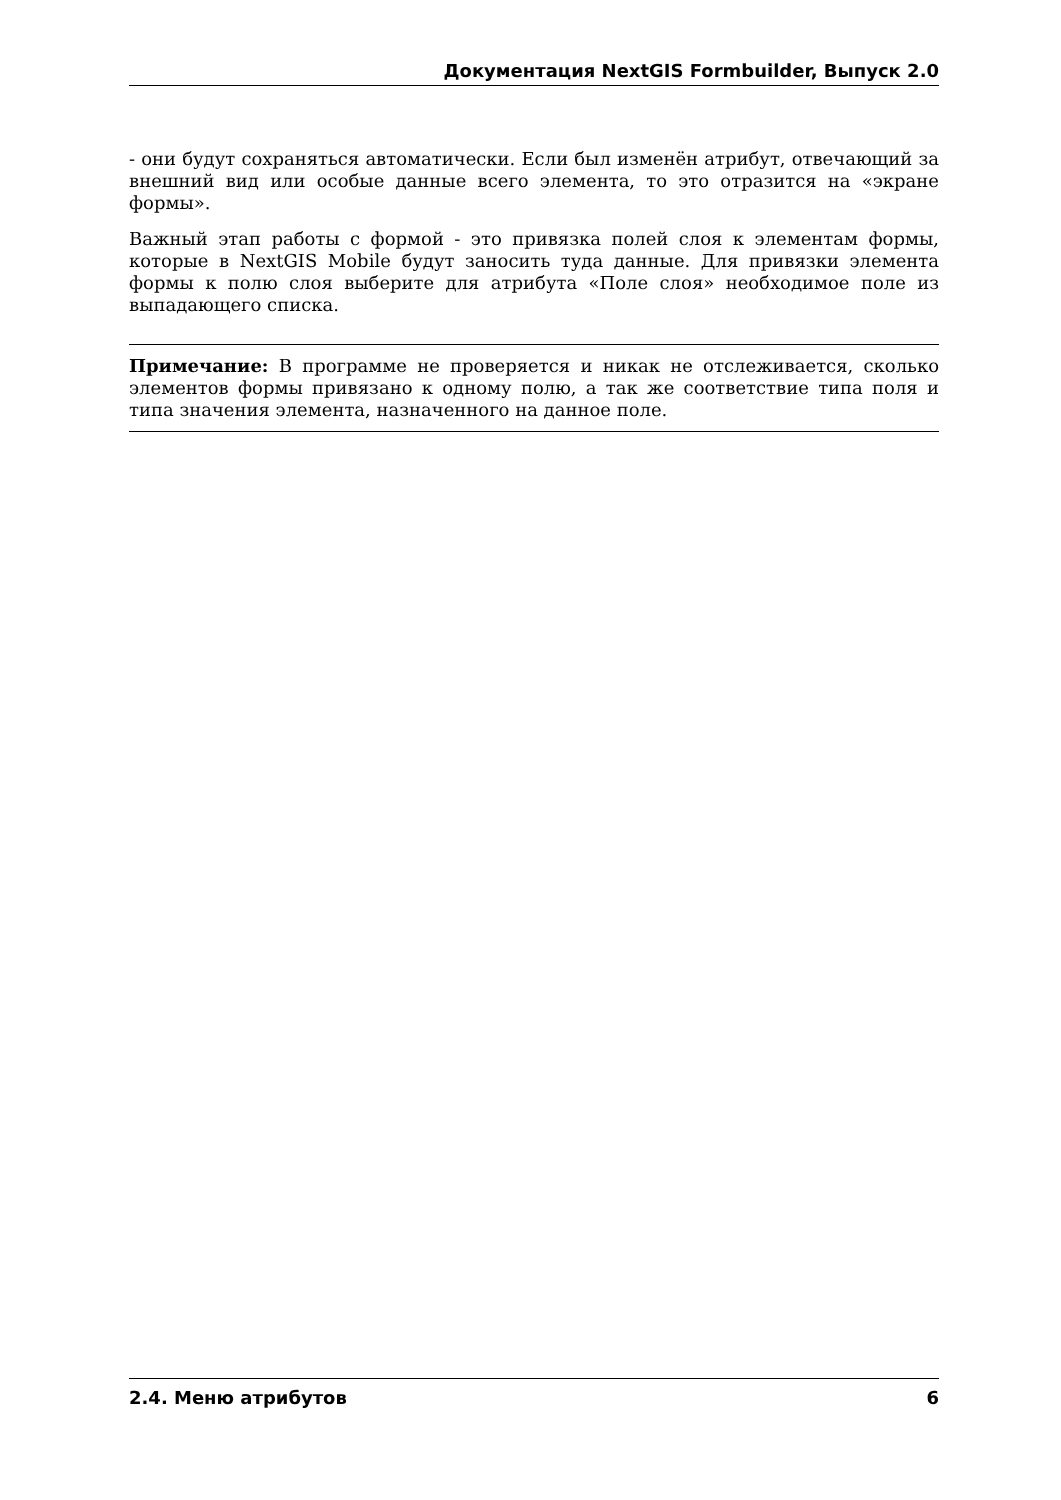Документация NextGIS Formbuilder, Выпуск 2.0
- они будут сохраняться автоматически. Если был изменён атрибут, отвечающий за внешний вид или особые данные всего элемента, то это отразится на «экране формы».
Важный этап работы с формой - это привязка полей слоя к элементам формы, которые в NextGIS Mobile будут заносить туда данные. Для привязки элемента формы к полю слоя выберите для атрибута «Поле слоя» необходимое поле из выпадающего списка.
Примечание: В программе не проверяется и никак не отслеживается, сколько элементов формы привязано к одному полю, а так же соответствие типа поля и типа значения элемента, назначенного на данное поле.
2.4. Меню атрибутов 6